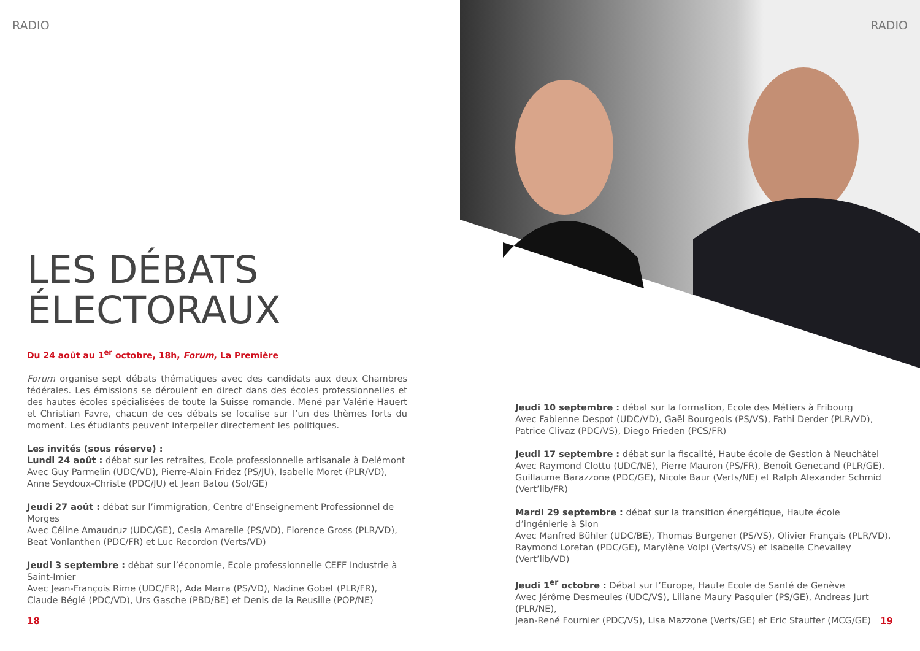RADIO
LES DÉBATS
ÉLECTORAUX
Du 24 août au 1<sup>er</sup> octobre, 18h, Forum, La Première
Forum organise sept débats thématiques avec des candidats aux deux Chambres fédérales. Les émissions se déroulent en direct dans des écoles professionnelles et des hautes écoles spécialisées de toute la Suisse romande. Mené par Valérie Hauert et Christian Favre, chacun de ces débats se focalise sur l’un des thèmes forts du moment. Les étudiants peuvent interpeller directement les politiques.
Les invités (sous réserve) :
Lundi 24 août : débat sur les retraites, Ecole professionnelle artisanale à Delémont
Avec Guy Parmelin (UDC/VD), Pierre-Alain Fridez (PS/JU), Isabelle Moret (PLR/VD),
Anne Seydoux-Christe (PDC/JU) et Jean Batou (Sol/GE)
Jeudi 27 août : débat sur l’immigration, Centre d’Enseignement Professionnel de Morges
Avec Céline Amaudruz (UDC/GE), Cesla Amarelle (PS/VD), Florence Gross (PLR/VD),
Beat Vonlanthen (PDC/FR) et Luc Recordon (Verts/VD)
Jeudi 3 septembre : débat sur l’économie, Ecole professionnelle CEFF Industrie à Saint-Imier
Avec Jean-François Rime (UDC/FR), Ada Marra (PS/VD), Nadine Gobet (PLR/FR),
Claude Béglé (PDC/VD), Urs Gasche (PBD/BE) et Denis de la Reusille (POP/NE)
18
RADIO
Jeudi 10 septembre : débat sur la formation, Ecole des Métiers à Fribourg
Avec Fabienne Despot (UDC/VD), Gaël Bourgeois (PS/VS), Fathi Derder (PLR/VD),
Patrice Clivaz (PDC/VS), Diego Frieden (PCS/FR)
Jeudi 17 septembre : débat sur la fiscalité, Haute école de Gestion à Neuchâtel
Avec Raymond Clottu (UDC/NE), Pierre Mauron (PS/FR), Benoît Genecand (PLR/GE),
Guillaume Barazzone (PDC/GE), Nicole Baur (Verts/NE) et Ralph Alexander Schmid (Vert’lib/FR)
Mardi 29 septembre : débat sur la transition énergétique, Haute école d’ingénierie à Sion
Avec Manfred Bühler (UDC/BE), Thomas Burgener (PS/VS), Olivier Français (PLR/VD),
Raymond Loretan (PDC/GE), Marylène Volpi (Verts/VS) et Isabelle Chevalley (Vert’lib/VD)
Jeudi 1<sup>er</sup> octobre : Débat sur l’Europe, Haute Ecole de Santé de Genève
Avec Jérôme Desmeules (UDC/VS), Liliane Maury Pasquier (PS/GE), Andreas Jurt (PLR/NE),
Jean-René Fournier (PDC/VS), Lisa Mazzone (Verts/GE) et Eric Stauffer (MCG/GE)
19